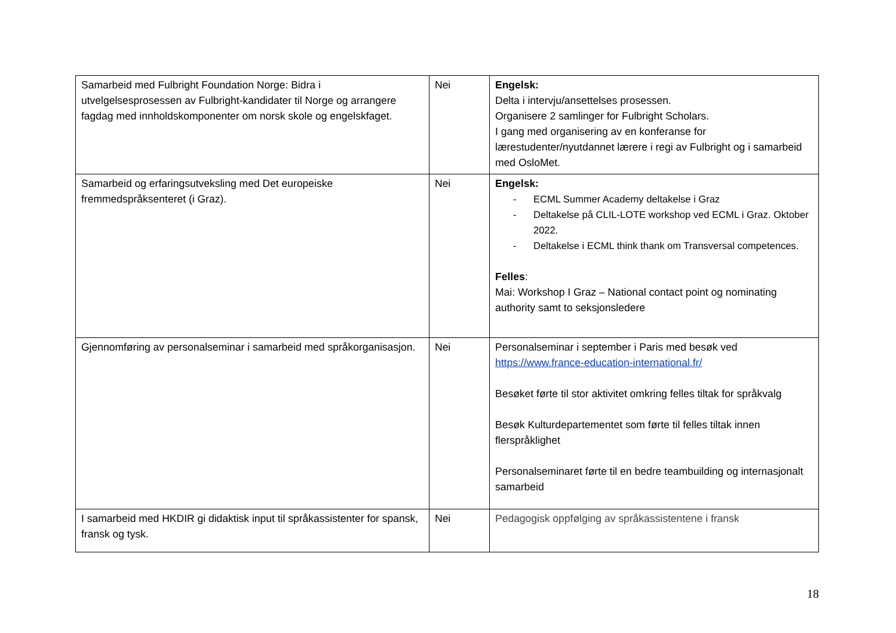| Samarbeid med Fulbright Foundation Norge: Bidra i utvelgelsesprosessen av Fulbright-kandidater til Norge og arrangere fagdag med innholdskomponenter om norsk skole og engelskfaget. | Nei | Engelsk: Delta i intervju/ansettelses prosessen. Organisere 2 samlinger for Fulbright Scholars. I gang med organisering av en konferanse for lærestudenter/nyutdannet lærere i regi av Fulbright og i samarbeid med OsloMet. |
| Samarbeid og erfaringsutveksling med Det europeiske fremmedspråksenteret (i Graz). | Nei | Engelsk: - ECML Summer Academy deltakelse i Graz - Deltakelse på CLIL-LOTE workshop ved ECML i Graz. Oktober 2022. - Deltakelse i ECML think thank om Transversal competences. Felles : Mai: Workshop I Graz – National contact point og nominating authority samt to seksjonsledere |
| Gjennomføring av personalseminar i samarbeid med språkorganisasjon. | Nei | Personalseminar i september i Paris med besøk ved https://www.france-education-international.fr/ Besøket førte til stor aktivitet omkring felles tiltak for språkvalg Besøk Kulturdepartementet som førte til felles tiltak innen flerspråklighet Personalseminaret førte til en bedre teambuilding og internasjonalt samarbeid |
| I samarbeid med HKDIR gi didaktisk input til språkassistenter for spansk, fransk og tysk. | Nei | Pedagogisk oppfølging av språkassistentene i fransk |
18